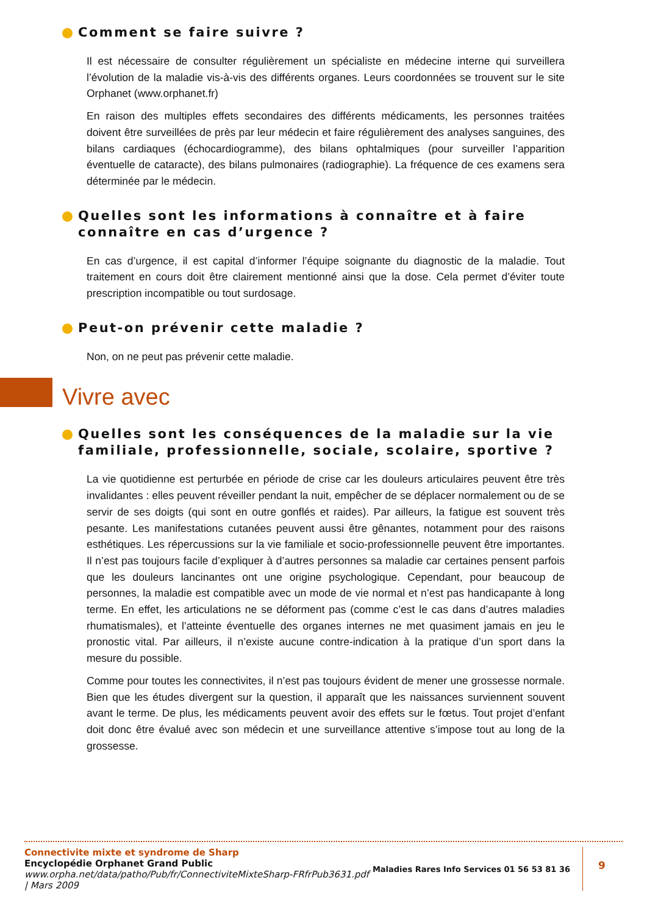Comment se faire suivre ?
Il est nécessaire de consulter régulièrement un spécialiste en médecine interne qui surveillera l’évolution de la maladie vis-à-vis des différents organes. Leurs coordonnées se trouvent sur le site Orphanet (www.orphanet.fr)
En raison des multiples effets secondaires des différents médicaments, les personnes traitées doivent être surveillées de près par leur médecin et faire régulièrement des analyses sanguines, des bilans cardiaques (échocardiogramme), des bilans ophtalmiques (pour surveiller l’apparition éventuelle de cataracte), des bilans pulmonaires (radiographie). La fréquence de ces examens sera déterminée par le médecin.
Quelles sont les informations à connaître et à faire connaître en cas d’urgence ?
En cas d’urgence, il est capital d’informer l’équipe soignante du diagnostic de la maladie. Tout traitement en cours doit être clairement mentionné ainsi que la dose. Cela permet d’éviter toute prescription incompatible ou tout surdosage.
Peut-on prévenir cette maladie ?
Non, on ne peut pas prévenir cette maladie.
Vivre avec
Quelles sont les conséquences de la maladie sur la vie familiale, professionnelle, sociale, scolaire, sportive ?
La vie quotidienne est perturbée en période de crise car les douleurs articulaires peuvent être très invalidantes : elles peuvent réveiller pendant la nuit, empêcher de se déplacer normalement ou de se servir de ses doigts (qui sont en outre gonflés et raides). Par ailleurs, la fatigue est souvent très pesante. Les manifestations cutanées peuvent aussi être gênantes, notamment pour des raisons esthétiques. Les répercussions sur la vie familiale et socio-professionnelle peuvent être importantes. Il n’est pas toujours facile d’expliquer à d’autres personnes sa maladie car certaines pensent parfois que les douleurs lancinantes ont une origine psychologique. Cependant, pour beaucoup de personnes, la maladie est compatible avec un mode de vie normal et n’est pas handicapante à long terme. En effet, les articulations ne se déforment pas (comme c’est le cas dans d’autres maladies rhumatismales), et l’atteinte éventuelle des organes internes ne met quasiment jamais en jeu le pronostic vital. Par ailleurs, il n’existe aucune contre-indication à la pratique d’un sport dans la mesure du possible.
Comme pour toutes les connectivites, il n’est pas toujours évident de mener une grossesse normale. Bien que les études divergent sur la question, il apparaît que les naissances surviennent souvent avant le terme. De plus, les médicaments peuvent avoir des effets sur le fœtus. Tout projet d’enfant doit donc être évalué avec son médecin et une surveillance attentive s’impose tout au long de la grossesse.
Connectivite mixte et syndrome de Sharp
Encyclopédie Orphanet Grand Public
www.orpha.net/data/patho/Pub/fr/ConnectiviteMixteSharp-FRfrPub3631.pdf | Mars 2009
Maladies Rares Info Services 01 56 53 81 36
9